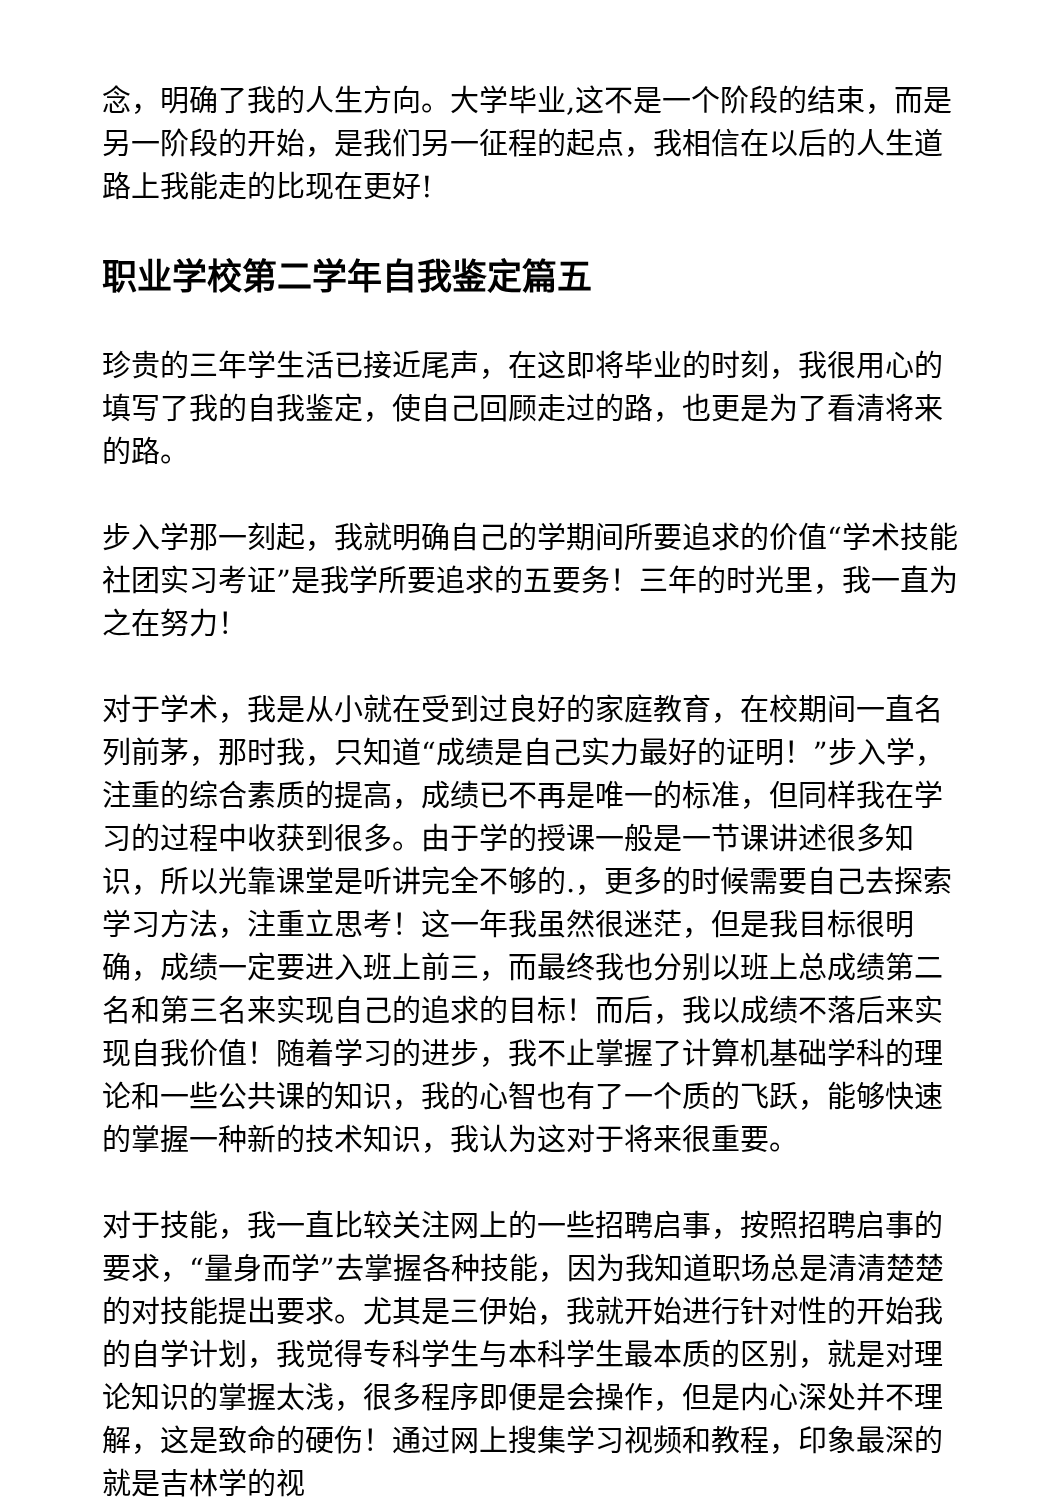念，明确了我的人生方向。大学毕业,这不是一个阶段的结束，而是另一阶段的开始，是我们另一征程的起点，我相信在以后的人生道路上我能走的比现在更好!
职业学校第二学年自我鉴定篇五
珍贵的三年学生活已接近尾声，在这即将毕业的时刻，我很用心的填写了我的自我鉴定，使自己回顾走过的路，也更是为了看清将来的路。
步入学那一刻起，我就明确自己的学期间所要追求的价值“学术技能社团实习考证”是我学所要追求的五要务！三年的时光里，我一直为之在努力！
对于学术，我是从小就在受到过良好的家庭教育，在校期间一直名列前茅，那时我，只知道“成绩是自己实力最好的证明！”步入学，注重的综合素质的提高，成绩已不再是唯一的标准，但同样我在学习的过程中收获到很多。由于学的授课一般是一节课讲述很多知识，所以光靠课堂是听讲完全不够的.，更多的时候需要自己去探索学习方法，注重立思考！这一年我虽然很迷茫，但是我目标很明确，成绩一定要进入班上前三，而最终我也分别以班上总成绩第二名和第三名来实现自己的追求的目标！而后，我以成绩不落后来实现自我价值！随着学习的进步，我不止掌握了计算机基础学科的理论和一些公共课的知识，我的心智也有了一个质的飞跃，能够快速的掌握一种新的技术知识，我认为这对于将来很重要。
对于技能，我一直比较关注网上的一些招聘启事，按照招聘启事的要求，“量身而学”去掌握各种技能，因为我知道职场总是清清楚楚的对技能提出要求。尤其是三伊始，我就开始进行针对性的开始我的自学计划，我觉得专科学生与本科学生最本质的区别，就是对理论知识的掌握太浅，很多程序即便是会操作，但是内心深处并不理解，这是致命的硬伤！通过网上搜集学习视频和教程，印象最深的就是吉林学的视